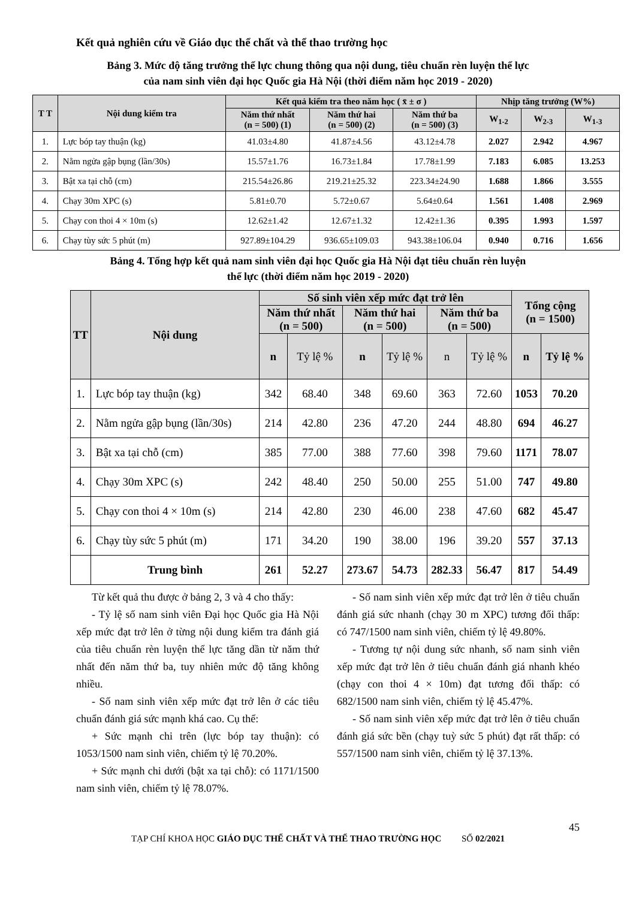Kết quả nghiên cứu về Giáo dục thể chất và thể thao trường học
Bảng 3. Mức độ tăng trưởng thể lực chung thông qua nội dung, tiêu chuẩn rèn luyện thể lực
của nam sinh viên đại học Quốc gia Hà Nội (thời điểm năm học 2019 - 2020)
| T T | Nội dung kiểm tra | Kết quả kiểm tra theo năm học ( x̄ ± σ ) | | | Nhịp tăng trưởng (W%) | | |
| --- | --- | --- | --- | --- | --- | --- | --- |
| | | Năm thứ nhất (n = 500) (1) | Năm thứ hai (n = 500) (2) | Năm thứ ba (n = 500) (3) | W<sub>1-2</sub> | W<sub>2-3</sub> | W<sub>1-3</sub> |
| 1. | Lực bóp tay thuận (kg) | 41.03±4.80 | 41.87±4.56 | 43.12±4.78 | 2.027 | 2.942 | 4.967 |
| 2. | Nằm ngửa gập bụng (lần/30s) | 15.57±1.76 | 16.73±1.84 | 17.78±1.99 | 7.183 | 6.085 | 13.253 |
| 3. | Bật xa tại chỗ (cm) | 215.54±26.86 | 219.21±25.32 | 223.34±24.90 | 1.688 | 1.866 | 3.555 |
| 4. | Chạy 30m XPC (s) | 5.81±0.70 | 5.72±0.67 | 5.64±0.64 | 1.561 | 1.408 | 2.969 |
| 5. | Chạy con thoi 4 × 10m (s) | 12.62±1.42 | 12.67±1.32 | 12.42±1.36 | 0.395 | 1.993 | 1.597 |
| 6. | Chạy tùy sức 5 phút (m) | 927.89±104.29 | 936.65±109.03 | 943.38±106.04 | 0.940 | 0.716 | 1.656 |
Bảng 4. Tổng hợp kết quả nam sinh viên đại học Quốc gia Hà Nội đạt tiêu chuẩn rèn luyện
thể lực (thời điểm năm học 2019 - 2020)
| TT | Nội dung | Số sinh viên xếp mức đạt trở lên | | | | | | Tổng cộng (n = 1500) | |
| --- | --- | --- | --- | --- | --- | --- | --- | --- | --- |
| | | Năm thứ nhất (n = 500) | | Năm thứ hai (n = 500) | | Năm thứ ba (n = 500) | | | |
| | | n | Tỷ lệ % | n | Tỷ lệ % | n | Tỷ lệ % | n | Tỷ lệ % |
| 1. | Lực bóp tay thuận (kg) | 342 | 68.40 | 348 | 69.60 | 363 | 72.60 | 1053 | 70.20 |
| 2. | Nằm ngửa gập bụng (lần/30s) | 214 | 42.80 | 236 | 47.20 | 244 | 48.80 | 694 | 46.27 |
| 3. | Bật xa tại chỗ (cm) | 385 | 77.00 | 388 | 77.60 | 398 | 79.60 | 1171 | 78.07 |
| 4. | Chạy 30m XPC (s) | 242 | 48.40 | 250 | 50.00 | 255 | 51.00 | 747 | 49.80 |
| 5. | Chạy con thoi 4 × 10m (s) | 214 | 42.80 | 230 | 46.00 | 238 | 47.60 | 682 | 45.47 |
| 6. | Chạy tùy sức 5 phút (m) | 171 | 34.20 | 190 | 38.00 | 196 | 39.20 | 557 | 37.13 |
| | Trung bình | 261 | 52.27 | 273.67 | 54.73 | 282.33 | 56.47 | 817 | 54.49 |
Từ kết quả thu được ở bảng 2, 3 và 4 cho thấy:
- Tỷ lệ số nam sinh viên Đại học Quốc gia Hà Nội xếp mức đạt trở lên ở từng nội dung kiểm tra đánh giá của tiêu chuẩn rèn luyện thể lực tăng dần từ năm thứ nhất đến năm thứ ba, tuy nhiên mức độ tăng không nhiều.
- Số nam sinh viên xếp mức đạt trở lên ở các tiêu chuẩn đánh giá sức mạnh khá cao. Cụ thể:
+ Sức mạnh chi trên (lực bóp tay thuận): có 1053/1500 nam sinh viên, chiếm tỷ lệ 70.20%.
+ Sức mạnh chi dưới (bật xa tại chỗ): có 1171/1500 nam sinh viên, chiếm tỷ lệ 78.07%.
- Số nam sinh viên xếp mức đạt trở lên ở tiêu chuẩn đánh giá sức nhanh (chạy 30 m XPC) tương đối thấp: có 747/1500 nam sinh viên, chiếm tỷ lệ 49.80%.
- Tương tự nội dung sức nhanh, số nam sinh viên xếp mức đạt trở lên ở tiêu chuẩn đánh giá nhanh khéo (chạy con thoi 4 × 10m) đạt tương đối thấp: có 682/1500 nam sinh viên, chiếm tỷ lệ 45.47%.
- Số nam sinh viên xếp mức đạt trở lên ở tiêu chuẩn đánh giá sức bền (chạy tuỳ sức 5 phút) đạt rất thấp: có 557/1500 nam sinh viên, chiếm tỷ lệ 37.13%.
45
TẠP CHÍ KHOA HỌC GIÁO DỤC THỂ CHẤT VÀ THỂ THAO TRƯỜNG HỌC SỐ 02/2021